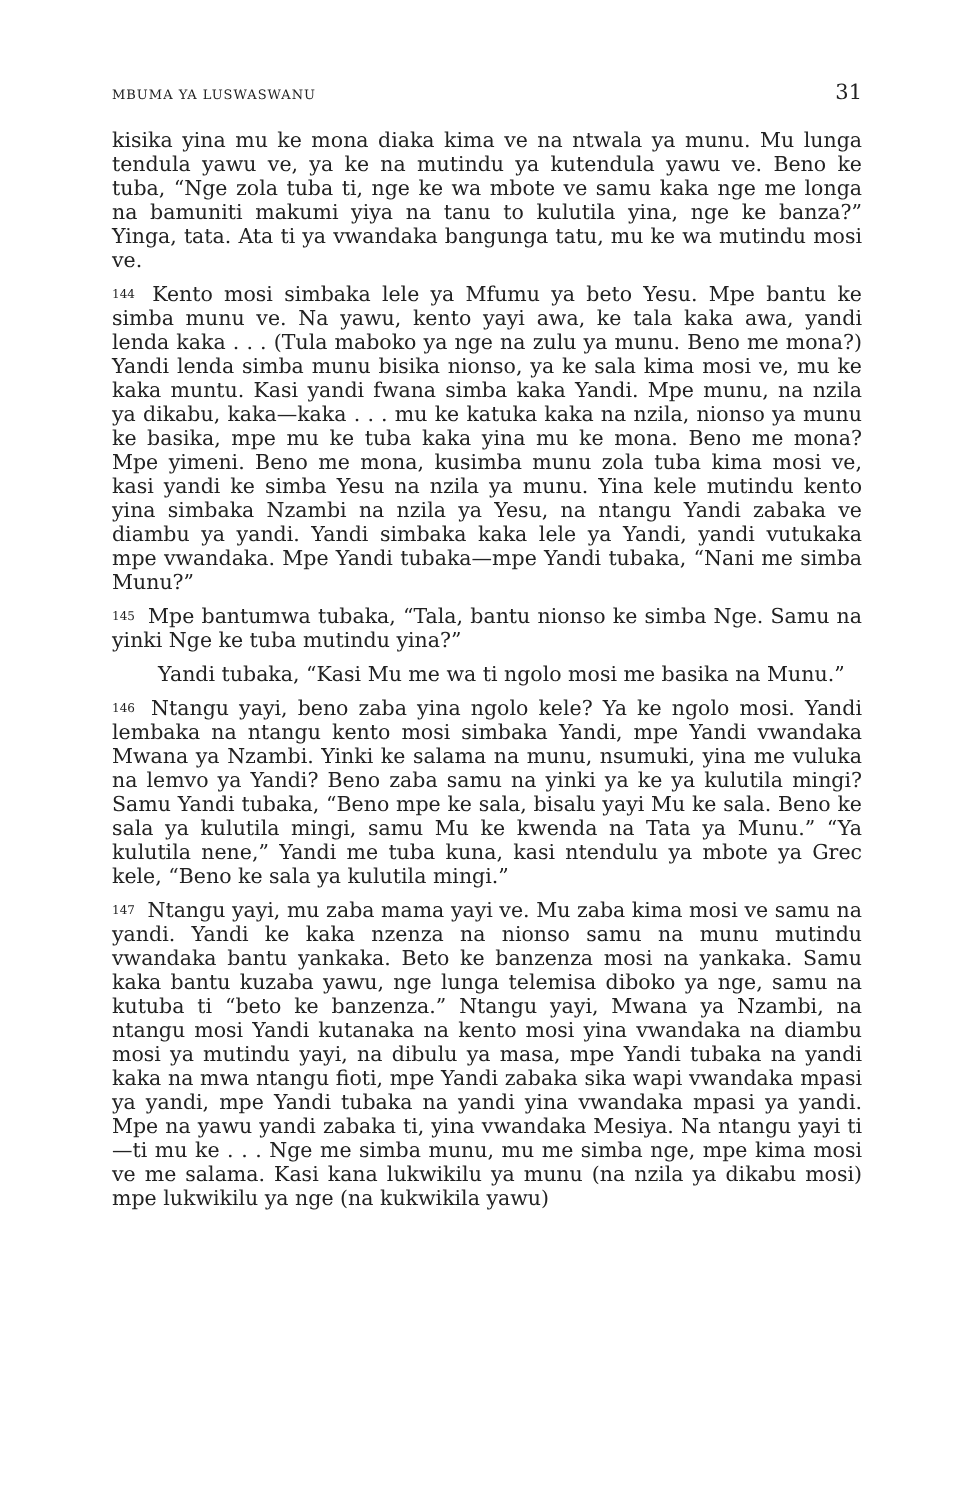MBUMA YA LUSWASWANU 31
kisika yina mu ke mona diaka kima ve na ntwala ya munu. Mu lunga tendula yawu ve, ya ke na mutindu ya kutendula yawu ve. Beno ke tuba, “Nge zola tuba ti, nge ke wa mbote ve samu kaka nge me longa na bamuniti makumi yiya na tanu to kulutila yina, nge ke banza?” Yinga, tata. Ata ti ya vwandaka bangunga tatu, mu ke wa mutindu mosi ve.
<sup>144</sup> Kento mosi simbaka lele ya Mfumu ya beto Yesu. Mpe bantu ke simba munu ve. Na yawu, kento yayi awa, ke tala kaka awa, yandi lenda kaka . . . (Tula maboko ya nge na zulu ya munu. Beno me mona?) Yandi lenda simba munu bisika nionso, ya ke sala kima mosi ve, mu ke kaka muntu. Kasi yandi fwana simba kaka Yandi. Mpe munu, na nzila ya dikabu, kaka—kaka . . . mu ke katuka kaka na nzila, nionso ya munu ke basika, mpe mu ke tuba kaka yina mu ke mona. Beno me mona? Mpe yimeni. Beno me mona, kusimba munu zola tuba kima mosi ve, kasi yandi ke simba Yesu na nzila ya munu. Yina kele mutindu kento yina simbaka Nzambi na nzila ya Yesu, na ntangu Yandi zabaka ve diambu ya yandi. Yandi simbaka kaka lele ya Yandi, yandi vutukaka mpe vwandaka. Mpe Yandi tubaka—mpe Yandi tubaka, “Nani me simba Munu?”
<sup>145</sup> Mpe bantumwa tubaka, “Tala, bantu nionso ke simba Nge. Samu na yinki Nge ke tuba mutindu yina?”
Yandi tubaka, “Kasi Mu me wa ti ngolo mosi me basika na Munu.”
<sup>146</sup> Ntangu yayi, beno zaba yina ngolo kele? Ya ke ngolo mosi. Yandi lembaka na ntangu kento mosi simbaka Yandi, mpe Yandi vwandaka Mwana ya Nzambi. Yinki ke salama na munu, nsumuki, yina me vuluka na lemvo ya Yandi? Beno zaba samu na yinki ya ke ya kulutila mingi? Samu Yandi tubaka, “Beno mpe ke sala, bisalu yayi Mu ke sala. Beno ke sala ya kulutila mingi, samu Mu ke kwenda na Tata ya Munu.” “Ya kulutila nene,” Yandi me tuba kuna, kasi ntendulu ya mbote ya Grec kele, “Beno ke sala ya kulutila mingi.”
<sup>147</sup> Ntangu yayi, mu zaba mama yayi ve. Mu zaba kima mosi ve samu na yandi. Yandi ke kaka nzenza na nionso samu na munu mutindu vwandaka bantu yankaka. Beto ke banzenza mosi na yankaka. Samu kaka bantu kuzaba yawu, nge lunga telemisa diboko ya nge, samu na kutuba ti “beto ke banzenza.” Ntangu yayi, Mwana ya Nzambi, na ntangu mosi Yandi kutanaka na kento mosi yina vwandaka na diambu mosi ya mutindu yayi, na dibulu ya masa, mpe Yandi tubaka na yandi kaka na mwa ntangu fioti, mpe Yandi zabaka sika wapi vwandaka mpasi ya yandi, mpe Yandi tubaka na yandi yina vwandaka mpasi ya yandi. Mpe na yawu yandi zabaka ti, yina vwandaka Mesiya. Na ntangu yayi ti—ti mu ke . . . Nge me simba munu, mu me simba nge, mpe kima mosi ve me salama. Kasi kana lukwikilu ya munu (na nzila ya dikabu mosi) mpe lukwikilu ya nge (na kukwikila yawu)